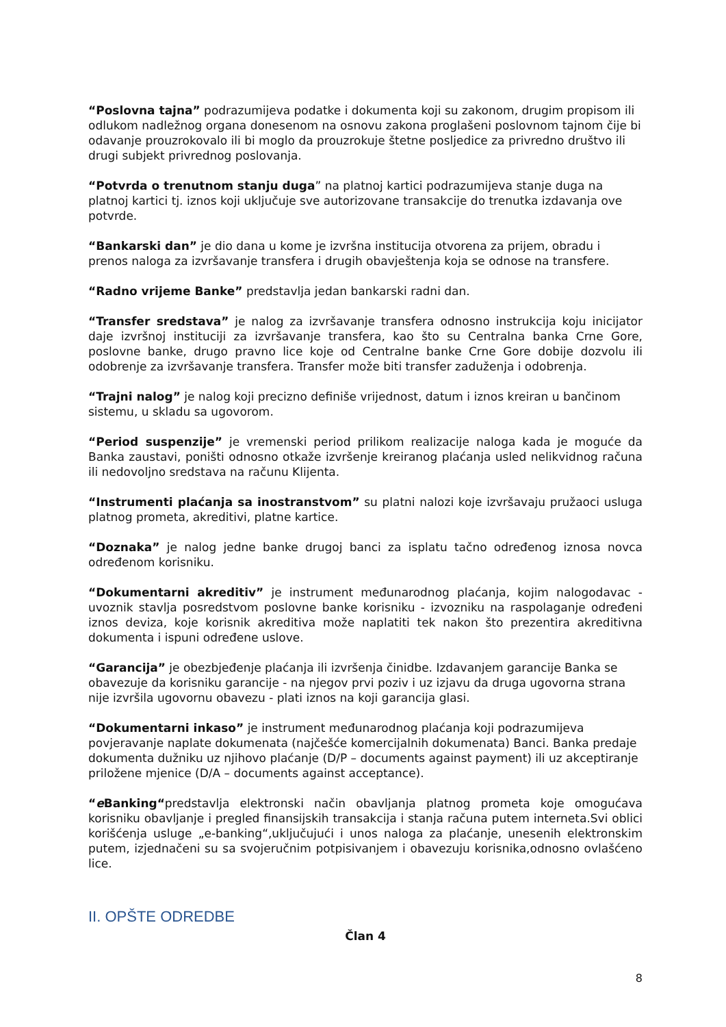“Poslovna tajna” podrazumijeva podatke i dokumenta koji su zakonom, drugim propisom ili odlukom nadležnog organa donesenom na osnovu zakona proglašeni poslovnom tajnom čije bi odavanje prouzrokovalo ili bi moglo da prouzrokuje štetne posljedice za privredno društvo ili drugi subjekt privrednog poslovanja.
“Potvrda o trenutnom stanju duga” na platnoj kartici podrazumijeva stanje duga na platnoj kartici tj. iznos koji uključuje sve autorizovane transakcije do trenutka izdavanja ove potvrde.
“Bankarski dan” je dio dana u kome je izvršna institucija otvorena za prijem, obradu i prenos naloga za izvršavanje transfera i drugih obavještenja koja se odnose na transfere.
“Radno vrijeme Banke” predstavlja jedan bankarski radni dan.
“Transfer sredstava” je nalog za izvršavanje transfera odnosno instrukcija koju inicijator daje izvršnoj instituciji za izvršavanje transfera, kao što su Centralna banka Crne Gore, poslovne banke, drugo pravno lice koje od Centralne banke Crne Gore dobije dozvolu ili odobrenje za izvršavanje transfera. Transfer može biti transfer zaduženja i odobrenja.
“Trajni nalog” je nalog koji precizno definiše vrijednost, datum i iznos kreiran u bančinom sistemu, u skladu sa ugovorom.
“Period suspenzije” je vremenski period prilikom realizacije naloga kada je moguće da Banka zaustavi, poništi odnosno otkaže izvršenje kreiranog plaćanja usled nelikvidnog računa ili nedovoljno sredstava na računu Klijenta.
“Instrumenti plaćanja sa inostranstvom” su platni nalozi koje izvršavaju pružaoci usluga platnog prometa, akreditivi, platne kartice.
“Doznaka” je nalog jedne banke drugoj banci za isplatu tačno određenog iznosa novca određenom korisniku.
“Dokumentarni akreditiv” je instrument međunarodnog plaćanja, kojim nalogodavac - uvoznik stavlja posredstvom poslovne banke korisniku - izvozniku na raspolaganje određeni iznos deviza, koje korisnik akreditiva može naplatiti tek nakon što prezentira akreditivna dokumenta i ispuni određene uslove.
“Garancija” je obezbjeđenje plaćanja ili izvršenja činidbe. Izdavanjem garancije Banka se obavezuje da korisniku garancije - na njegov prvi poziv i uz izjavu da druga ugovorna strana nije izvršila ugovornu obavezu - plati iznos na koji garancija glasi.
“Dokumentarni inkaso” je instrument međunarodnog plaćanja koji podrazumijeva povjeravanje naplate dokumenata (najčešće komercijalnih dokumenata) Banci. Banka predaje dokumenta dužniku uz njihovo plaćanje (D/P – documents against payment) ili uz akceptiranje priložene mjenice (D/A – documents against acceptance).
“e Banking“predstavlja elektronski način obavljanja platnog prometa koje omogućava korisniku obavljanje i pregled finansijskih transakcija i stanja računa putem interneta.Svi oblici korišćenja usluge „e-banking“,uključujući i unos naloga za plaćanje, unesenih elektronskim putem, izjednačeni su sa svojeručnim potpisivanjem i obavezuju korisnika,odnosno ovlašćeno lice.
II. OPŠTE ODREDBE
Član 4
8